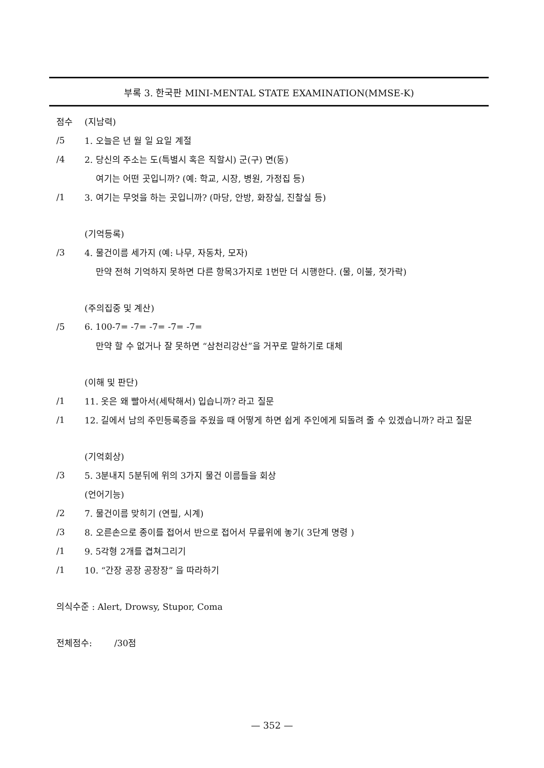부록 3. 한국판 MINI-MENTAL STATE EXAMINATION(MMSE-K)
점수 (지남력)
/5 1. 오늘은 년 월 일 요일 계절
/4
2. 당신의 주소는 도(특별시 혹은 직할시) 군(구) 면(동)
여기는 어떤 곳입니까? (예: 학교, 시장, 병원, 가정집 등)
/1
3. 여기는 무엇을 하는 곳입니까? (마당, 안방, 화장실, 진찰실 등)
(기억등록)
/3
4. 물건이름 세가지 (예: 나무, 자동차, 모자)
만약 전혀 기억하지 못하면 다른 항목3가지로 1번만 더 시행한다. (물, 이불, 젓가락)
(주의집중 및 계산)
/5 6. 100-7= -7= -7= -7= -7=
만약 할 수 없거나 잘 못하면 “삼천리강산”을 거꾸로 말하기로 대체
(이해 및 판단)
/1
11. 옷은 왜 빨아서(세탁해서) 입습니까? 라고 질문
/1
12. 길에서 남의 주민등록증을 주웠을 때 어떻게 하면 쉽게 주인에게 되돌려 줄 수 있겠습니까? 라고 질문
(기억회상)
/3
5. 3분내지 5분뒤에 위의 3가지 물건 이름들을 회상
(언어기능)
/2 7. 물건이름 맞히기 (연필, 시계)
/3
8. 오른손으로 종이를 접어서 반으로 접어서 무릎위에 놓기( 3단계 명령 )
/1 9. 5각형 2개를 겹쳐그리기
/1 10. “간장 공장 공장장” 을 따라하기
의식수준 : Alert, Drowsy, Stupor, Coma
전체점수: /30점
— 352 —